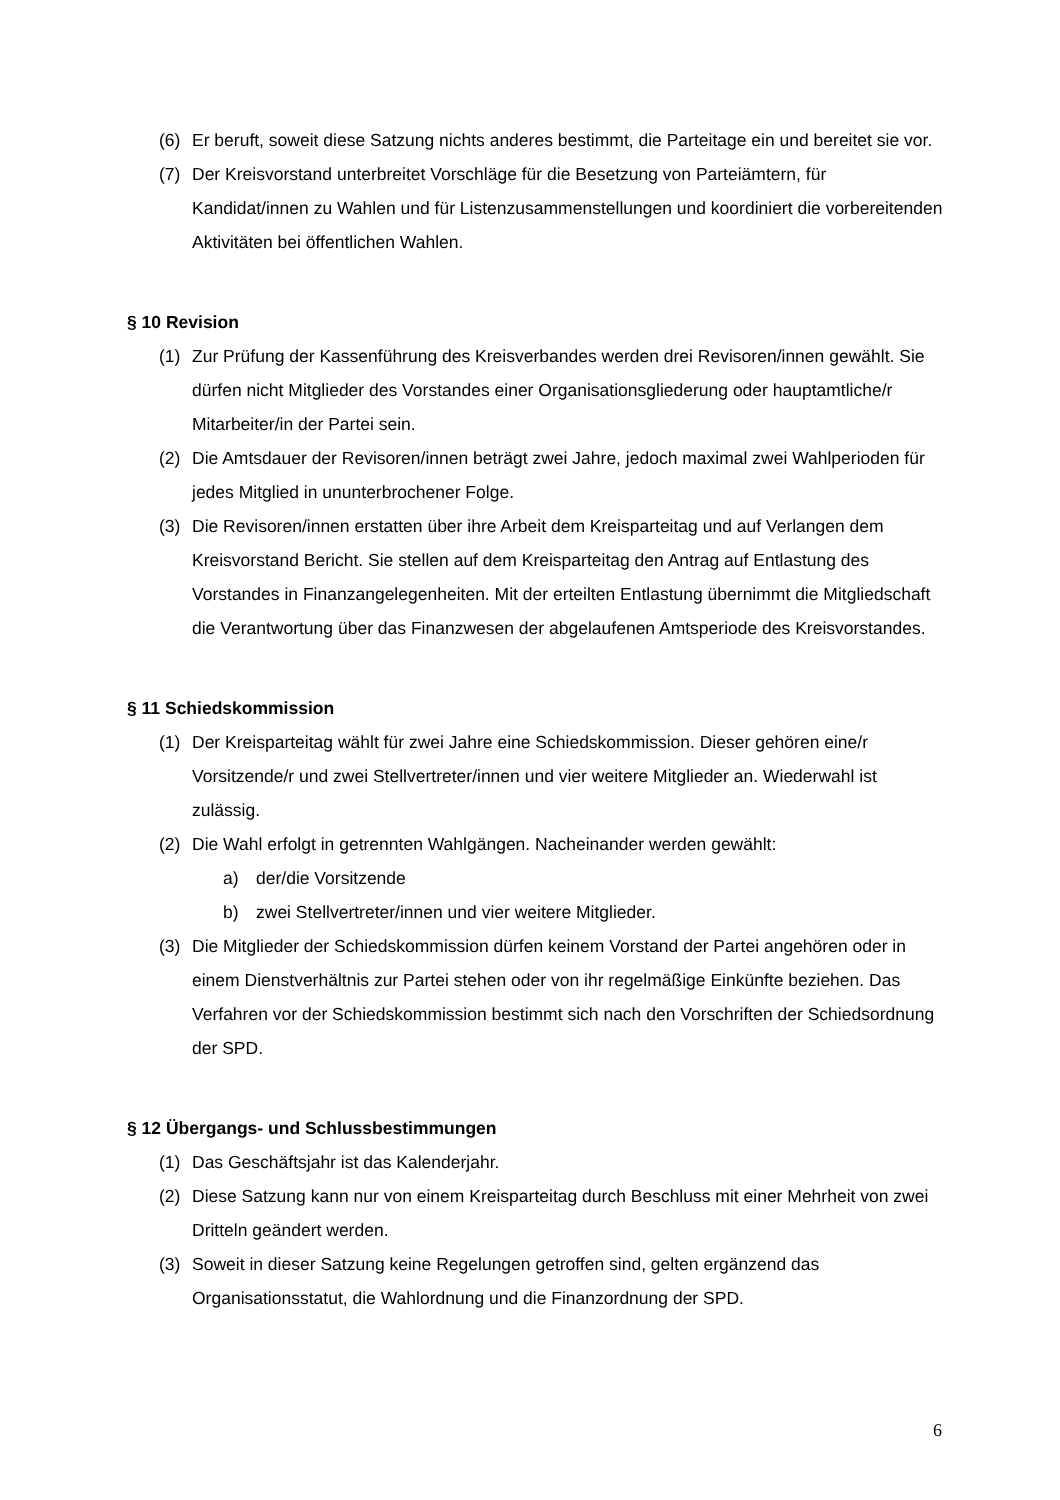(6) Er beruft, soweit diese Satzung nichts anderes bestimmt, die Parteitage ein und bereitet sie vor.
(7) Der Kreisvorstand unterbreitet Vorschläge für die Besetzung von Parteiämtern, für Kandidat/innen zu Wahlen und für Listenzusammenstellungen und koordiniert die vorbereitenden Aktivitäten bei öffentlichen Wahlen.
§ 10 Revision
(1) Zur Prüfung der Kassenführung des Kreisverbandes werden drei Revisoren/innen gewählt. Sie dürfen nicht Mitglieder des Vorstandes einer Organisationsgliederung oder hauptamtliche/r Mitarbeiter/in der Partei sein.
(2) Die Amtsdauer der Revisoren/innen beträgt zwei Jahre, jedoch maximal zwei Wahlperioden für jedes Mitglied in ununterbrochener Folge.
(3) Die Revisoren/innen erstatten über ihre Arbeit dem Kreisparteitag und auf Verlangen dem Kreisvorstand Bericht. Sie stellen auf dem Kreisparteitag den Antrag auf Entlastung des Vorstandes in Finanzangelegenheiten. Mit der erteilten Entlastung übernimmt die Mitgliedschaft die Verantwortung über das Finanzwesen der abgelaufenen Amtsperiode des Kreisvorstandes.
§ 11 Schiedskommission
(1) Der Kreisparteitag wählt für zwei Jahre eine Schiedskommission. Dieser gehören eine/r Vorsitzende/r und zwei Stellvertreter/innen und vier weitere Mitglieder an. Wiederwahl ist zulässig.
(2) Die Wahl erfolgt in getrennten Wahlgängen. Nacheinander werden gewählt:
a) der/die Vorsitzende
b) zwei Stellvertreter/innen und vier weitere Mitglieder.
(3) Die Mitglieder der Schiedskommission dürfen keinem Vorstand der Partei angehören oder in einem Dienstverhältnis zur Partei stehen oder von ihr regelmäßige Einkünfte beziehen. Das Verfahren vor der Schiedskommission bestimmt sich nach den Vorschriften der Schiedsordnung der SPD.
§ 12 Übergangs- und Schlussbestimmungen
(1) Das Geschäftsjahr ist das Kalenderjahr.
(2) Diese Satzung kann nur von einem Kreisparteitag durch Beschluss mit einer Mehrheit von zwei Dritteln geändert werden.
(3) Soweit in dieser Satzung keine Regelungen getroffen sind, gelten ergänzend das Organisationsstatut, die Wahlordnung und die Finanzordnung der SPD.
6